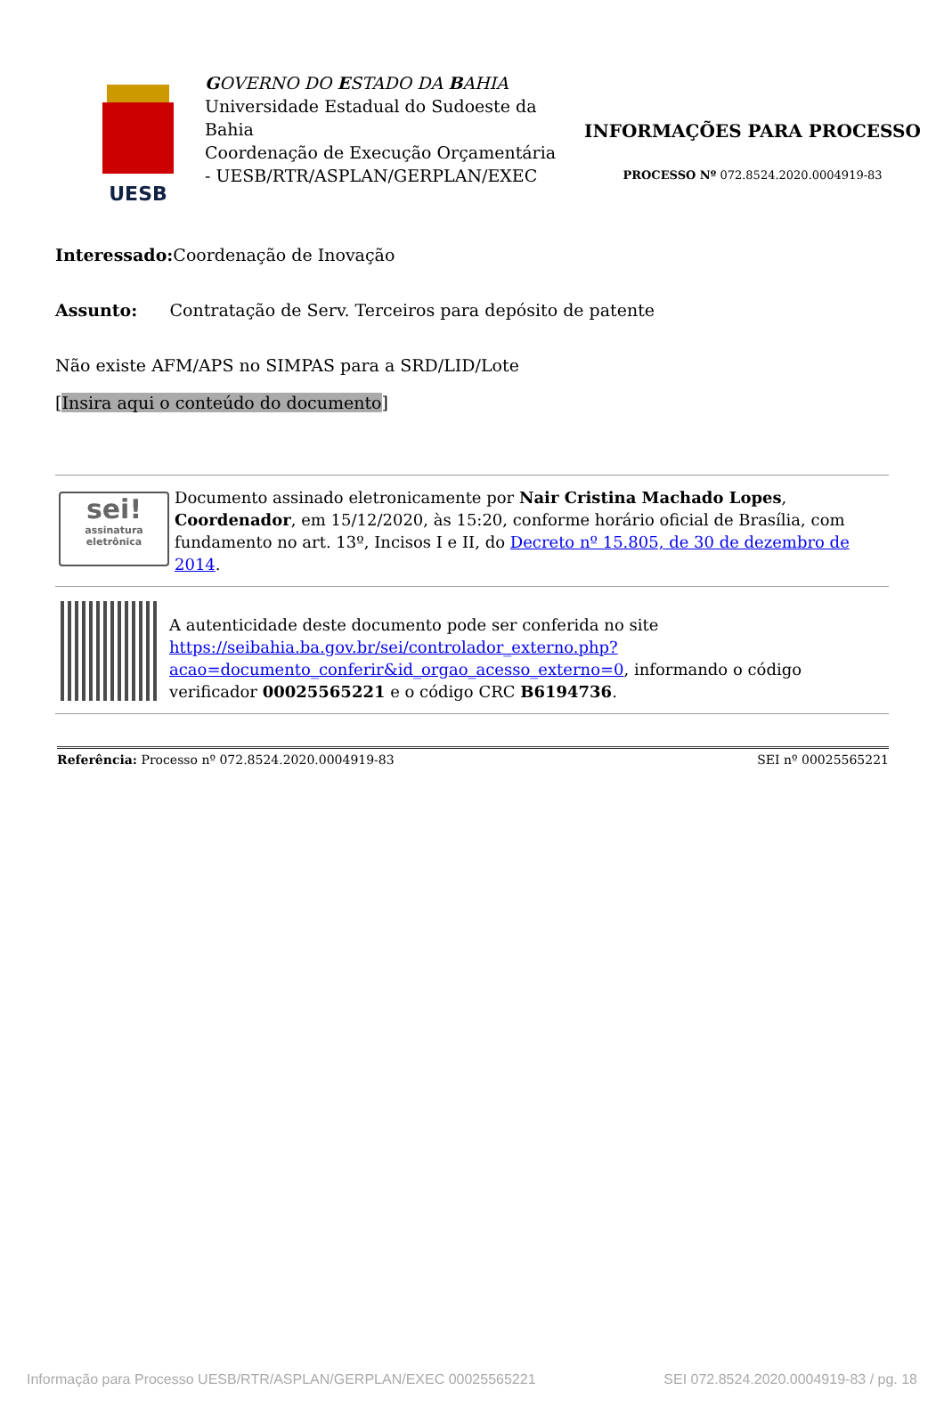UESB
GOVERNO DO ESTADO DA BAHIA
Universidade Estadual do Sudoeste da Bahia
Coordenação de Execução Orçamentária - UESB/RTR/ASPLAN/GERPLAN/EXEC
INFORMAÇÕES PARA PROCESSO
PROCESSO Nº 072.8524.2020.0004919-83
Interessado: Coordenação de Inovação
Assunto: Contratação de Serv. Terceiros para depósito de patente
Não existe AFM/APS no SIMPAS para a SRD/LID/Lote
[Insira aqui o conteúdo do documento]
sei!
assinatura eletrônica
Documento assinado eletronicamente por Nair Cristina Machado Lopes, Coordenador, em 15/12/2020, às 15:20, conforme horário oficial de Brasília, com fundamento no art. 13º, Incisos I e II, do Decreto nº 15.805, de 30 de dezembro de 2014.
A autenticidade deste documento pode ser conferida no site https://seibahia.ba.gov.br/sei/controlador_externo.php?acao=documento_conferir&id_orgao_acesso_externo=0, informando o código verificador 00025565221 e o código CRC B6194736.
Referência: Processo nº 072.8524.2020.0004919-83 SEI nº 00025565221
Informação para Processo UESB/RTR/ASPLAN/GERPLAN/EXEC 00025565221 SEI 072.8524.2020.0004919-83 / pg. 18